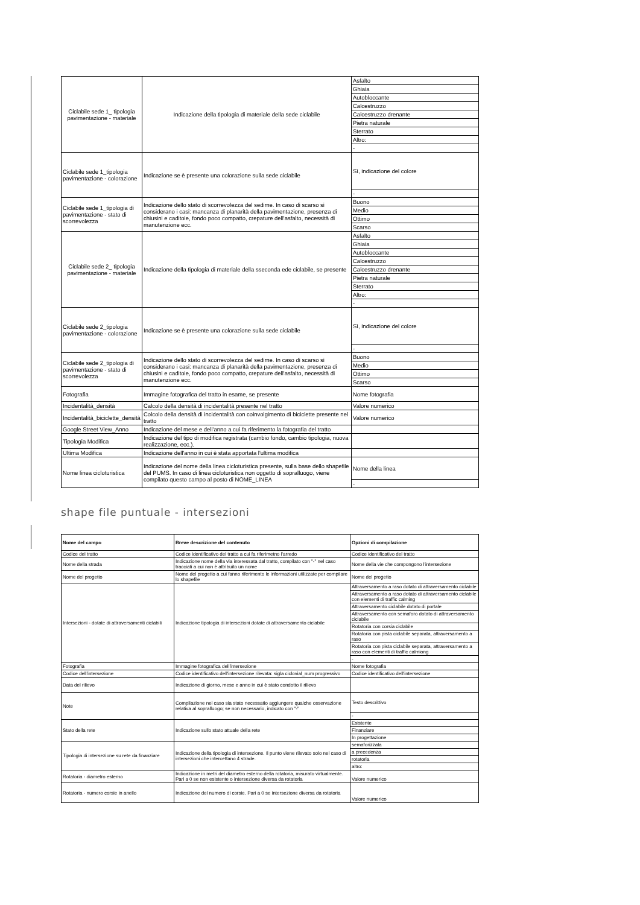| Ciclabile sede 1_ tipologia pavimentazione - materiale | Indicazione della tipologia di materiale della sede ciclabile | Asfalto |
| | | Ghiaia |
| | | Autobloccante |
| | | Calcestruzzo |
| | | Calcestruzzo drenante |
| | | Pietra naturale |
| | | Sterrato |
| | | Altro: |
| | | - |
| Ciclabile sede 1_tipologia pavimentazione - colorazione | Indicazione se è presente una colorazione sulla sede ciclabile | Sì, indicazione del colore |
| | | - |
| Ciclabile sede 1_tipologia di pavimentazione - stato di scorrevolezza | Indicazione dello stato di scorrevolezza del sedime. In caso di scarso si considerano i casi: mancanza di planarità della pavimentazione, presenza di chiusini e caditoie, fondo poco compatto, crepature dell'asfalto, necessità di manutenzione ecc. | Buono |
| | | Medio |
| | | Ottimo |
| | | Scarso |
| Ciclabile sede 2_ tipologia pavimentazione - materiale | Indicazione della tipologia di materiale della sseconda ede ciclabile, se presente | Asfalto |
| | | Ghiaia |
| | | Autobloccante |
| | | Calcestruzzo |
| | | Calcestruzzo drenante |
| | | Pietra naturale |
| | | Sterrato |
| | | Altro: |
| | | - |
| Ciclabile sede 2_tipologia pavimentazione - colorazione | Indicazione se è presente una colorazione sulla sede ciclabile | Sì, indicazione del colore |
| | | - |
| Ciclabile sede 2_tipologia di pavimentazione - stato di scorrevolezza | Indicazione dello stato di scorrevolezza del sedime. In caso di scarso si considerano i casi: mancanza di planarità della pavimentazione, presenza di chiusini e caditoie, fondo poco compatto, crepature dell'asfalto, necessità di manutenzione ecc. | Buono |
| | | Medio |
| | | Ottimo |
| | | Scarso |
| Fotografia | Immagine fotografica del tratto in esame, se presente | Nome fotografia |
| Incidentalità_densità | Calcolo della densità di incidentalità presente nel tratto | Valore numerico |
| Incidentalità_biciclette_densità | Colcolo della densità di incidentalità con coinvolgimento di biciclette presente nel tratto | Valore numerico |
| Google Street View_Anno | Indicazione del mese e dell'anno a cui fa riferimento la fotografia del tratto | |
| Tipologia Modifica | Indicazione del tipo di modifica registrata (cambio fondo, cambio tipologia, nuova realizzazione, ecc.). | |
| Ultima Modifica | Indicazione dell'anno in cui è stata apportata l'ultima modifica | |
| Nome linea cicloturistica | Indicazione del nome della linea cicloturistica presente, sulla base dello shapefile del PUMS. In caso di linea cicloturistica non oggetto di sopralluogo, viene compilato questo campo al posto di NOME_LINEA | Nome della linea |
| | | - |
shape file puntuale - intersezioni
| Nome del campo | Breve descrizione del contenuto | Opzioni di compilazione |
| --- | --- | --- |
| Codice del tratto | Codice identificativo del tratto a cui fa riferimetno l'arredo | Codice identificativo del tratto |
| Nome della strada | Indicazione nome della via interessata dal tratto, compilato con "-" nel caso tracciati a cui non è attribuito un nome | Nome della vie che compongono l'intersezione |
| Nome del progetto | Nome del progetto a cui fanno riferimento le informazioni utilizzate per compilare lo shapefile | Nome del progetto |
| Intersezioni - dotate di attraversamenti ciclabili | Indicazione tipologia di intersezioni dotate di attraversamento ciclabile | Attraversamento a raso dotato di attraversamento ciclabile |
| | | Attraversamento a raso dotato di attraversamento ciclabile con elementi di traffic calming |
| | | Attraversamento ciclabile dotato di portale |
| | | Attraversamento con semaforo dotato di attraversamento ciclabile |
| | | Rotatoria con corsia ciclabile |
| | | Rotatoria con pista ciclabile separata, attraversamento a raso |
| | | Rotatoria con pista ciclabile separata, attraversamento a raso con elementi di traffic calmiong |
| | | - |
| Fotografia | Immagine fotografica dell'intersezione | Nome fotografia |
| Codice dell'intersezione | Codice identificativo dell'intersezione rilevata: sigla ciclovial_num progressivo | Codice identificativo dell'intersezione |
| Data del rilievo | Indicazione di giorno, mese e anno in cui è stato condotto il rilievo | |
| Note | Compilazione nel caso sia stato necessatio aggiungere qualche osservazione relativa al sopralluogo; se non necessario, indicato con "-" | Testo descrittivo |
| | | - |
| Stato della rete | Indicazione sullo stato attuale della rete | Esistente |
| | | Finanziare |
| | | In progettazione |
| Tipologia di intersezione su rete da finanziare | Indicazione della tipologia di intersezione. Il punto viene rilevato solo nel caso di intersezioni che intercettano 4 strade. | semaforizzata |
| | | a precedenza |
| | | rotatoria |
| | | altro: |
| Rotatoria - diametro esterno | Indicazione in metri del diametro esterno della rotatoria, misurato virtualmente. Pari a 0 se non esistente o intersezione diversa da rotatoria | Valore numerico |
| Rotatoria - numero corsie in anello | Indicazione del numero di corsie. Pari a 0 se intersezione diversa da rotatoria | Valore numerico |